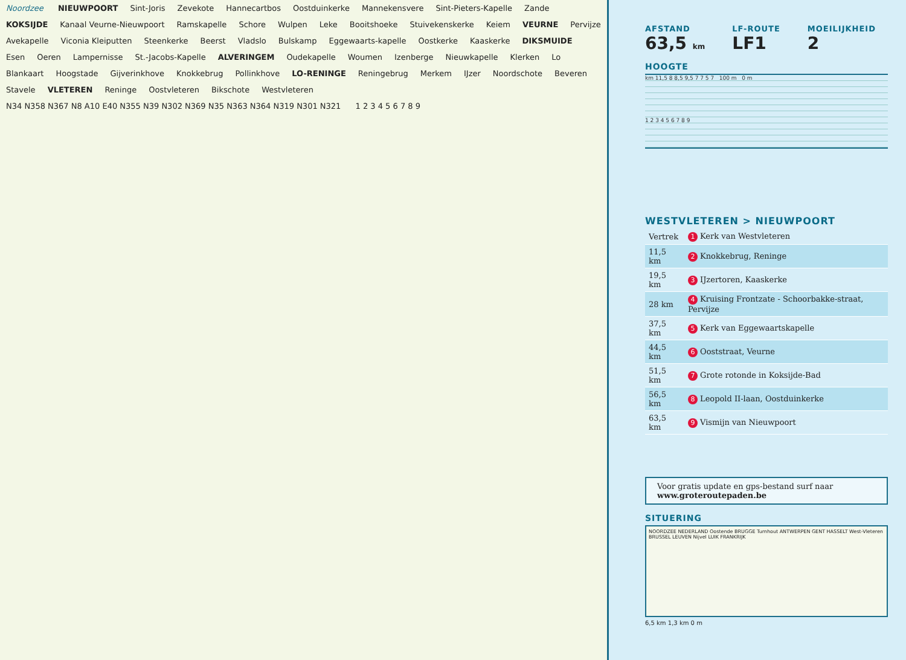Noordzee NIEUWPOORT Sint-Joris Zevekote Hannecartbos Oostduinkerke Mannekensvere Sint-Pieters-Kapelle Zande KOKSIJDE Kanaal Veurne-Nieuwpoort Ramskapelle Schore Wulpen Leke Booitshoeke Stuivekenskerke Keiem VEURNE Pervijze Avekapelle Viconia Kleiputten Steenkerke Beerst Vladslo Bulskamp Eggewaarts-kapelle Oostkerke Kaaskerke DIKSMUIDE Esen Oeren Lampernisse St.-Jacobs-Kapelle ALVERINGEM Oudekapelle Woumen Izenberge Nieuwkapelle Klerken Lo Blankaart Hoogstade Gijverinkhove Knokkebrug Pollinkhove LO-RENINGE Reningebrug Merkem IJzer Noordschote Beveren Stavele VLETEREN Reninge Oostvleteren Bikschote Westvleteren N34 N358 N367 N8 A10 E40 N355 N39 N302 N369 N35 N363 N364 N319 N301 N321 1 2 3 4 5 6 7 8 9
AFSTAND
63,5 km
LF-ROUTE
LF1
MOEILIJKHEID
2
HOOGTE
km 11,5 8 8,5 9,5 7 7 5 7 100 m 0 m
1 2 3 4 5 6 7 8 9
WESTVLETEREN > NIEUWPOORT
| Vertrek | 1 Kerk van Westvleteren |
| 11,5 km | 2 Knokkebrug, Reninge |
| 19,5 km | 3 IJzertoren, Kaaskerke |
| 28 km | 4 Kruising Frontzate - Schoorbakke-straat, Pervijze |
| 37,5 km | 5 Kerk van Eggewaartskapelle |
| 44,5 km | 6 Ooststraat, Veurne |
| 51,5 km | 7 Grote rotonde in Koksijde-Bad |
| 56,5 km | 8 Leopold II-laan, Oostduinkerke |
| 63,5 km | 9 Vismijn van Nieuwpoort |
Voor gratis update en gps-bestand surf naar
www.groteroutepaden.be
SITUERING
NOORDZEE NEDERLAND Oostende BRUGGE Turnhout ANTWERPEN GENT HASSELT West-Vleteren BRUSSEL LEUVEN Nijvel LUIK FRANKRIJK
6,5 km 1,3 km 0 m